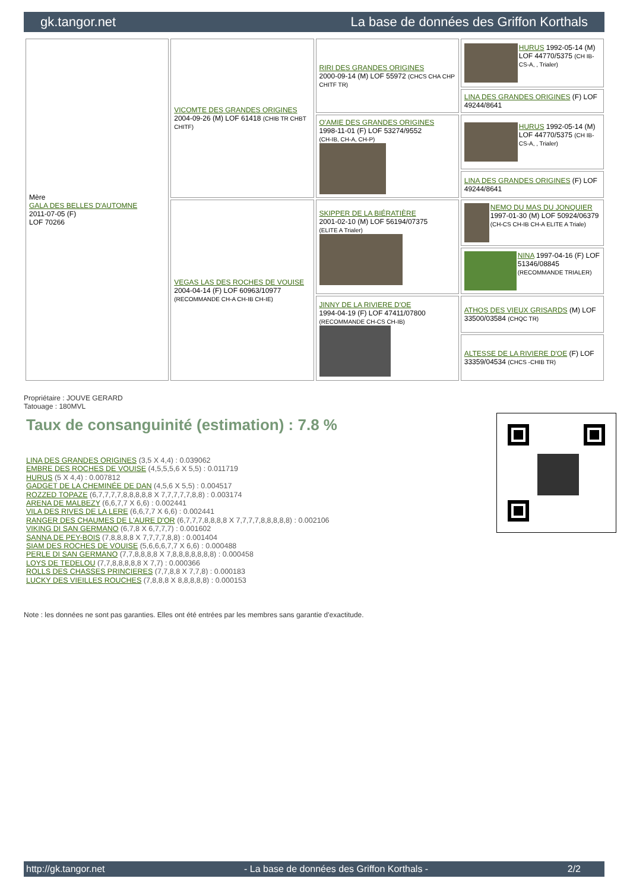gk.tangor.net La base de données des Griffon Korthals
| Mère GALA DES BELLES D'AUTOMNE 2011-07-05 (F) LOF 70266 | VICOMTE DES GRANDES ORIGINES 2004-09-26 (M) LOF 61418 (CHIB TR CHBT CHITF) | RIRI DES GRANDES ORIGINES 2000-09-14 (M) LOF 55972 (CHCS CHA CHP CHITF TR) | HURUS 1992-05-14 (M) LOF 44770/5375 (CH IB-CS-A, , Trialer) |
| | | | LINA DES GRANDES ORIGINES (F) LOF 49244/8641 |
| | | O'AMIE DES GRANDES ORIGINES 1998-11-01 (F) LOF 53274/9552 (CH-IB, CH-A, CH-P) | HURUS 1992-05-14 (M) LOF 44770/5375 (CH IB-CS-A, , Trialer) |
| | | | LINA DES GRANDES ORIGINES (F) LOF 49244/8641 |
| | VEGAS LAS DES ROCHES DE VOUISE 2004-04-14 (F) LOF 60963/10977 (RECOMMANDE CH-A CH-IB CH-IE) | SKIPPER DE LA BIÉRATIÈRE 2001-02-10 (M) LOF 56194/07375 (ELITE A Trialer) | NEMO DU MAS DU JONQUIER 1997-01-30 (M) LOF 50924/06379 (CH-CS CH-IB CH-A ELITE A Triale) |
| | | | NINA 1997-04-16 (F) LOF 51346/08845 (RECOMMANDE TRIALER) |
| | | JINNY DE LA RIVIERE D'OE 1994-04-19 (F) LOF 47411/07800 (RECOMMANDE CH-CS CH-IB) | ATHOS DES VIEUX GRISARDS (M) LOF 33500/03584 (CHQC TR) |
| | | | ALTESSE DE LA RIVIERE D'OE (F) LOF 33359/04534 (CHCS -CHIB TR) |
Propriétaire : JOUVE GERARD
Tatouage : 180MVL
Taux de consanguinité (estimation) : 7.8 %
LINA DES GRANDES ORIGINES (3,5 X 4,4) : 0.039062
EMBRE DES ROCHES DE VOUISE (4,5,5,5,6 X 5,5) : 0.011719
HURUS (5 X 4,4) : 0.007812
GADGET DE LA CHEMINÉE DE DAN (4,5,6 X 5,5) : 0.004517
ROZZED TOPAZE (6,7,7,7,7,8,8,8,8,8 X 7,7,7,7,7,8,8) : 0.003174
ARENA DE MALBEZY (6,6,7,7 X 6,6) : 0.002441
VILA DES RIVES DE LA LERE (6,6,7,7 X 6,6) : 0.002441
RANGER DES CHAUMES DE L'AURE D'OR (6,7,7,7,8,8,8,8 X 7,7,7,7,8,8,8,8,8) : 0.002106
VIKING DI SAN GERMANO (6,7,8 X 6,7,7,7) : 0.001602
SANNA DE PEY-BOIS (7,8,8,8,8 X 7,7,7,7,8,8) : 0.001404
SIAM DES ROCHES DE VOUISE (5,6,6,6,7,7 X 6,6) : 0.000488
PERLE DI SAN GERMANO (7,7,8,8,8,8 X 7,8,8,8,8,8,8,8) : 0.000458
LOYS DE TEDELOU (7,7,8,8,8,8,8 X 7,7) : 0.000366
ROLLS DES CHASSES PRINCIERES (7,7,8,8 X 7,7,8) : 0.000183
LUCKY DES VIEILLES ROUCHES (7,8,8,8 X 8,8,8,8,8) : 0.000153
Note : les données ne sont pas garanties. Elles ont été entrées par les membres sans garantie d'exactitude.
http://gk.tangor.net - La base de données des Griffon Korthals - 2/2